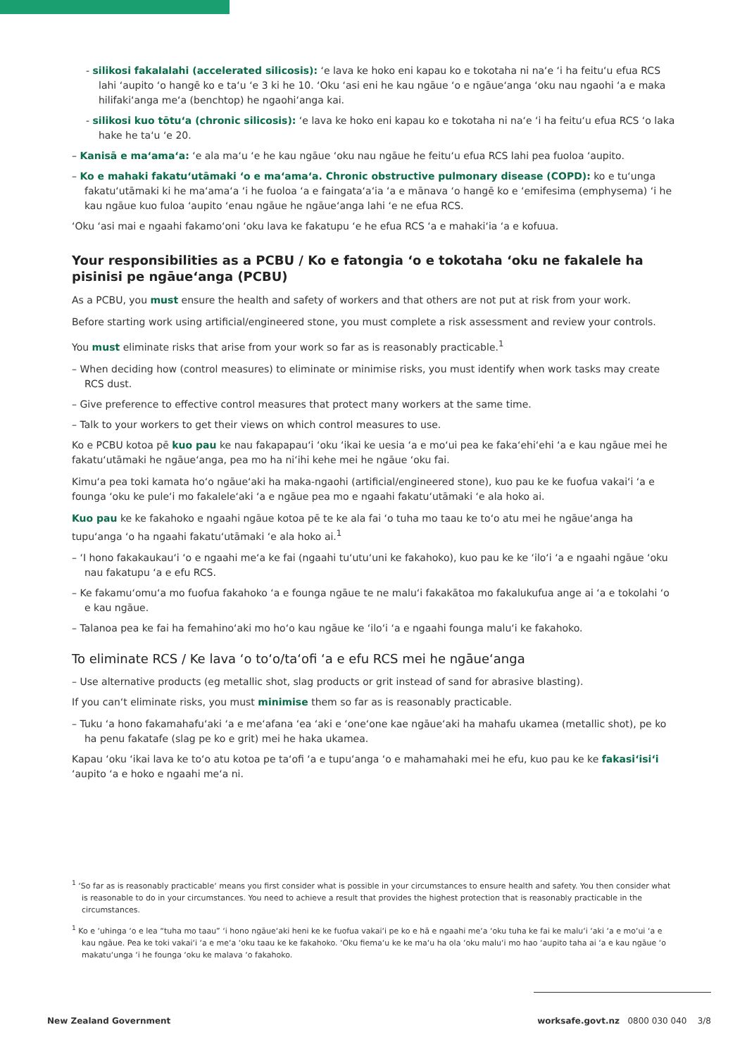- silikosi fakalalahi (accelerated silicosis): ‘e lava ke hoko eni kapau ko e tokotaha ni na‘e ‘i ha feitu‘u efua RCS lahi ‘aupito ‘o hangē ko e ta‘u ‘e 3 ki he 10. ‘Oku ‘asi eni he kau ngāue ‘o e ngāue‘anga ‘oku nau ngaohi ‘a e maka hilifaki‘anga me‘a (benchtop) he ngaohi‘anga kai.
- silikosi kuo tōtu‘a (chronic silicosis): ‘e lava ke hoko eni kapau ko e tokotaha ni na‘e ‘i ha feitu‘u efua RCS ‘o laka hake he ta‘u ‘e 20.
– Kanisā e ma‘ama‘a: ‘e ala ma‘u ‘e he kau ngāue ‘oku nau ngāue he feitu‘u efua RCS lahi pea fuoloa ‘aupito.
– Ko e mahaki fakatu‘utāmaki ‘o e ma‘ama‘a. Chronic obstructive pulmonary disease (COPD): ko e tu‘unga fakatu‘utāmaki ki he ma‘ama‘a ‘i he fuoloa ‘a e faingata‘a‘ia ‘a e mānava ‘o hangē ko e ‘emifesima (emphysema) ‘i he kau ngāue kuo fuloa ‘aupito ‘enau ngāue he ngāue‘anga lahi ‘e ne efua RCS.
‘Oku ‘asi mai e ngaahi fakamo‘oni ‘oku lava ke fakatupu ‘e he efua RCS ‘a e mahaki‘ia ‘a e kofuua.
Your responsibilities as a PCBU / Ko e fatongia ‘o e tokotaha ‘oku ne fakalele ha pisinisi pe ngāue‘anga (PCBU)
As a PCBU, you must ensure the health and safety of workers and that others are not put at risk from your work.
Before starting work using artificial/engineered stone, you must complete a risk assessment and review your controls.
You must eliminate risks that arise from your work so far as is reasonably practicable.<sup>1</sup>
– When deciding how (control measures) to eliminate or minimise risks, you must identify when work tasks may create RCS dust.
– Give preference to effective control measures that protect many workers at the same time.
– Talk to your workers to get their views on which control measures to use.
Ko e PCBU kotoa pē kuo pau ke nau fakapapau‘i ‘oku ‘ikai ke uesia ‘a e mo‘ui pea ke faka‘ehi‘ehi ‘a e kau ngāue mei he fakatu‘utāmaki he ngāue‘anga, pea mo ha ni‘ihi kehe mei he ngāue ‘oku fai.
Kimu‘a pea toki kamata ho‘o ngāue‘aki ha maka-ngaohi (artificial/engineered stone), kuo pau ke ke fuofua vakai‘i ‘a e founga ‘oku ke pule‘i mo fakalele‘aki ‘a e ngāue pea mo e ngaahi fakatu‘utāmaki ‘e ala hoko ai.
Kuo pau ke ke fakahoko e ngaahi ngāue kotoa pē te ke ala fai ‘o tuha mo taau ke to‘o atu mei he ngāue‘anga ha tupu‘anga ‘o ha ngaahi fakatu‘utāmaki ‘e ala hoko ai.<sup>1</sup>
– ‘I hono fakakaukau‘i ‘o e ngaahi me‘a ke fai (ngaahi tu‘utu‘uni ke fakahoko), kuo pau ke ke ‘ilo‘i ‘a e ngaahi ngāue ‘oku nau fakatupu ‘a e efu RCS.
– Ke fakamu‘omu‘a mo fuofua fakahoko ‘a e founga ngāue te ne malu‘i fakakātoa mo fakalukufua ange ai ‘a e tokolahi ‘o e kau ngāue.
– Talanoa pea ke fai ha femahino‘aki mo ho‘o kau ngāue ke ‘ilo‘i ‘a e ngaahi founga malu‘i ke fakahoko.
To eliminate RCS / Ke lava ‘o to‘o/ta‘ofi ‘a e efu RCS mei he ngāue‘anga
– Use alternative products (eg metallic shot, slag products or grit instead of sand for abrasive blasting).
If you can‘t eliminate risks, you must minimise them so far as is reasonably practicable.
– Tuku ‘a hono fakamahafu‘aki ‘a e me‘afana ‘ea ‘aki e ‘one‘one kae ngāue‘aki ha mahafu ukamea (metallic shot), pe ko ha penu fakatafe (slag pe ko e grit) mei he haka ukamea.
Kapau ‘oku ‘ikai lava ke to‘o atu kotoa pe ta‘ofi ‘a e tupu‘anga ‘o e mahamahaki mei he efu, kuo pau ke ke fakasi‘isi‘i ‘aupito ‘a e hoko e ngaahi me‘a ni.
<sup>1</sup> ‘So far as is reasonably practicable‘ means you first consider what is possible in your circumstances to ensure health and safety. You then consider what is reasonable to do in your circumstances. You need to achieve a result that provides the highest protection that is reasonably practicable in the circumstances.
<sup>1</sup> Ko e ‘uhinga ‘o e lea “tuha mo taau” ‘i hono ngāue‘aki heni ke ke fuofua vakai‘i pe ko e hā e ngaahi me‘a ‘oku tuha ke fai ke malu‘i ‘aki ‘a e mo‘ui ‘a e kau ngāue. Pea ke toki vakai‘i ‘a e me‘a ‘oku taau ke ke fakahoko. ‘Oku fiema‘u ke ke ma‘u ha ola ‘oku malu‘i mo hao ‘aupito taha ai ‘a e kau ngāue ‘o makatu‘unga ‘i he founga ‘oku ke malava ‘o fakahoko.
New Zealand Government worksafe.govt.nz 0800 030 040 3/8